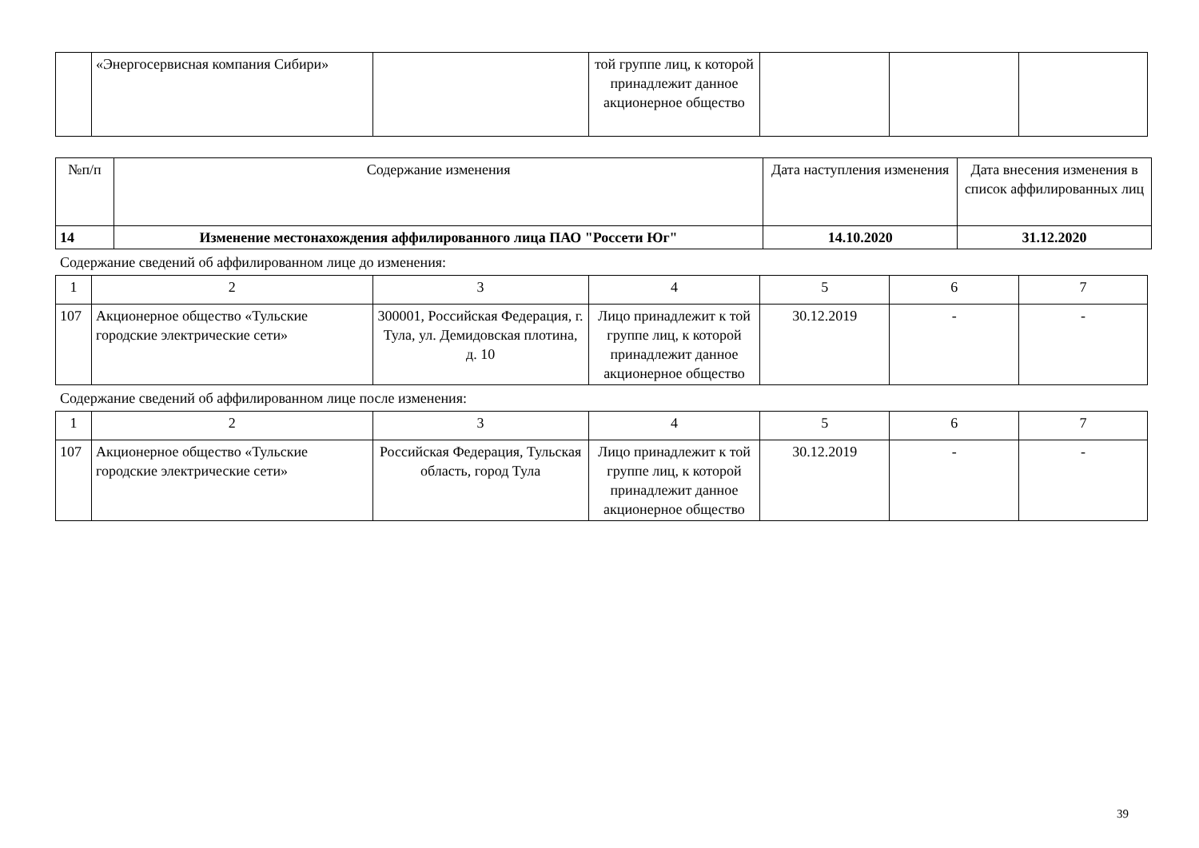| | «Энергосервисная компания Сибири» | | той группе лиц, к которой принадлежит данное акционерное общество | | | |
| №п/п | Содержание изменения | Дата наступления изменения | Дата внесения изменения в список аффилированных лиц |
| --- | --- | --- | --- |
| 14 | Изменение местонахождения аффилированного лица ПАО "Россети Юг" | 14.10.2020 | 31.12.2020 |
Содержание сведений об аффилированном лице до изменения:
| 1 | 2 | 3 | 4 | 5 | 6 | 7 |
| 107 | Акционерное общество «Тульские городские электрические сети» | 300001, Российская Федерация, г. Тула, ул. Демидовская плотина, д. 10 | Лицо принадлежит к той группе лиц, к которой принадлежит данное акционерное общество | 30.12.2019 | - | - |
Содержание сведений об аффилированном лице после изменения:
| 1 | 2 | 3 | 4 | 5 | 6 | 7 |
| 107 | Акционерное общество «Тульские городские электрические сети» | Российская Федерация, Тульская область, город Тула | Лицо принадлежит к той группе лиц, к которой принадлежит данное акционерное общество | 30.12.2019 | - | - |
39